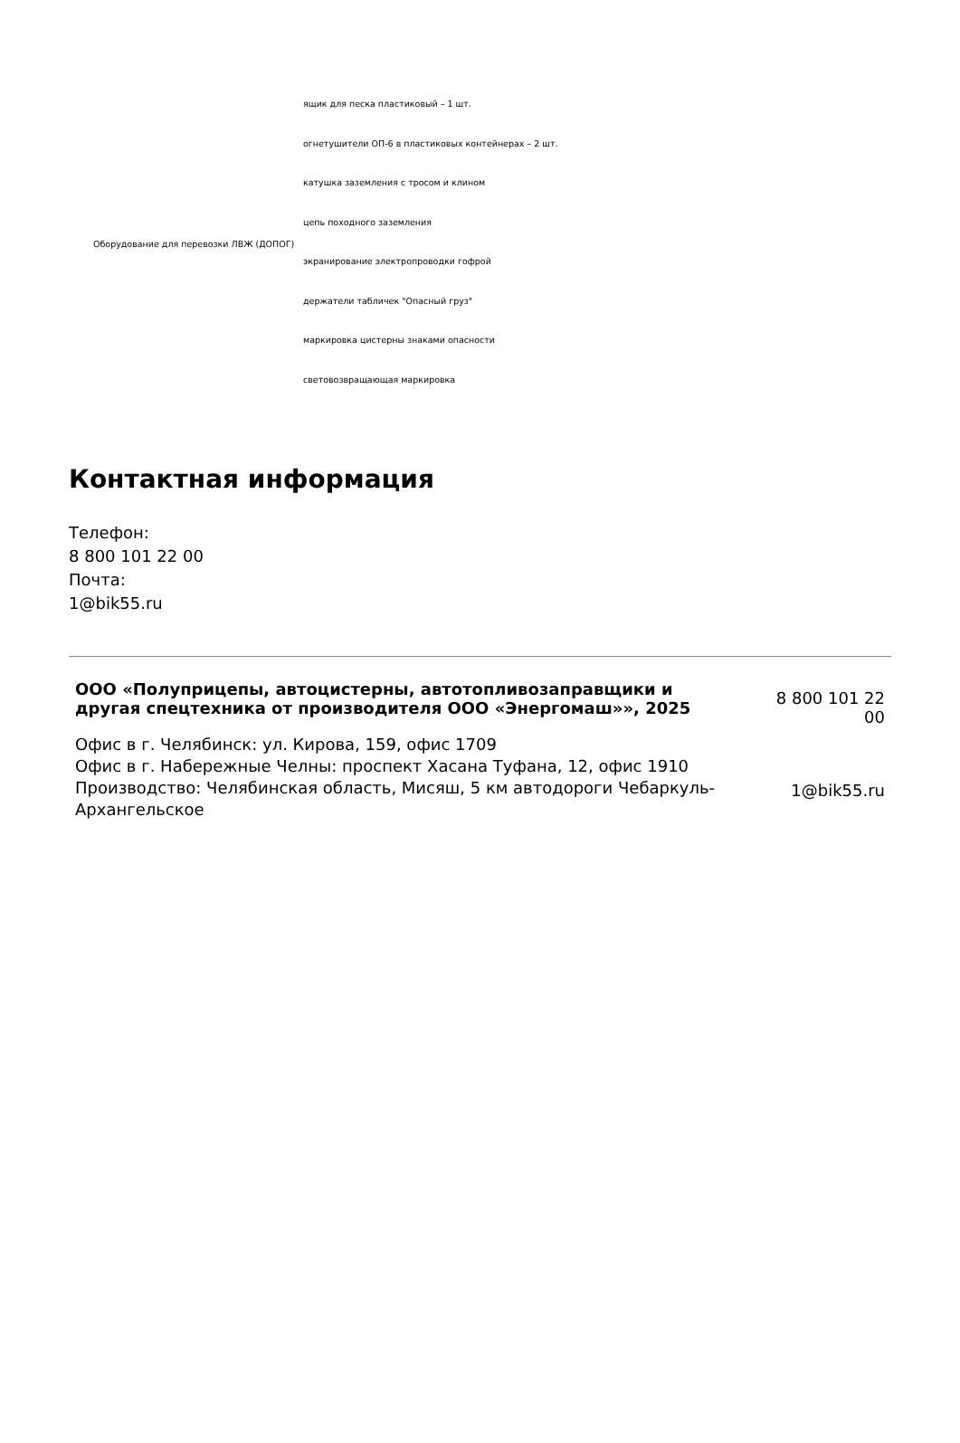| Оборудование для перевозки ЛВЖ (ДОПОГ) | ящик для песка пластиковый – 1 шт. огнетушители ОП-6 в пластиковых контейнерах – 2 шт. катушка заземления с тросом и клином цепь походного заземления экранирование электропроводки гофрой держатели табличек "Опасный груз" маркировка цистерны знаками опасности световозвращающая маркировка |
Контактная информация
Телефон:
8 800 101 22 00
Почта:
1@bik55.ru
ООО «Полуприцепы, автоцистерны, автотопливозаправщики и другая спецтехника от производителя ООО «Энергомаш»», 2025
Офис в г. Челябинск: ул. Кирова, 159, офис 1709
Офис в г. Набережные Челны: проспект Хасана Туфана, 12, офис 1910
Производство: Челябинская область, Мисяш, 5 км автодороги Чебаркуль-Архангельское
8 800 101 22 00
1@bik55.ru